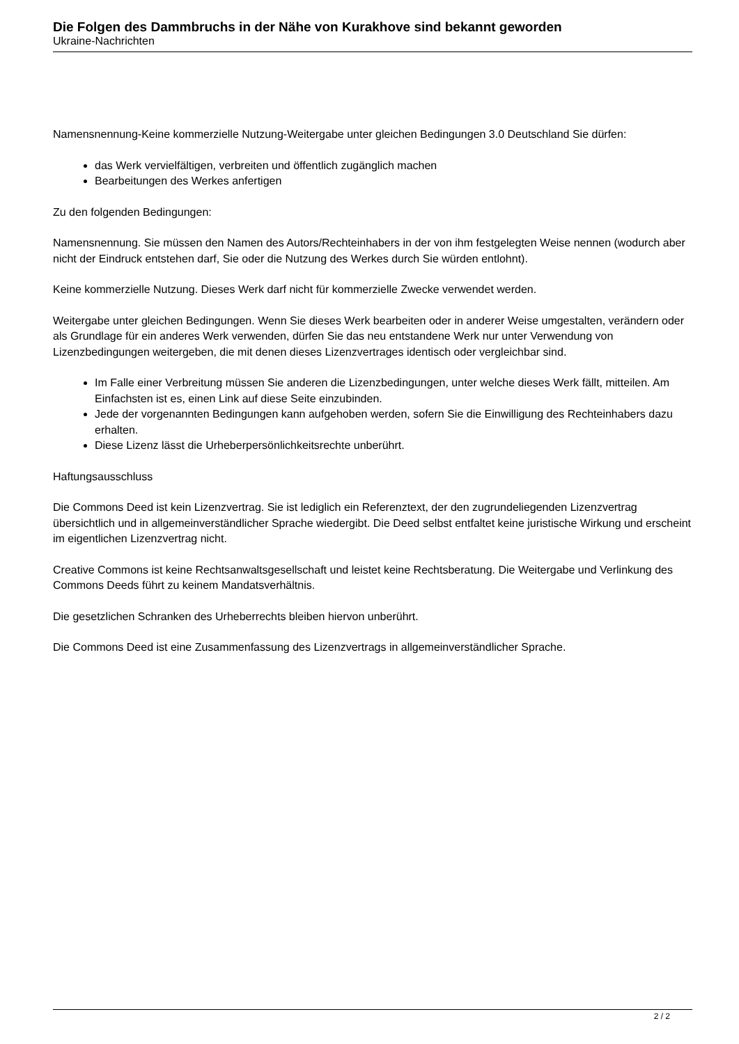Die Folgen des Dammbruchs in der Nähe von Kurakhove sind bekannt geworden
Ukraine-Nachrichten
Namensnennung-Keine kommerzielle Nutzung-Weitergabe unter gleichen Bedingungen 3.0 Deutschland Sie dürfen:
das Werk vervielfältigen, verbreiten und öffentlich zugänglich machen
Bearbeitungen des Werkes anfertigen
Zu den folgenden Bedingungen:
Namensnennung. Sie müssen den Namen des Autors/Rechteinhabers in der von ihm festgelegten Weise nennen (wodurch aber nicht der Eindruck entstehen darf, Sie oder die Nutzung des Werkes durch Sie würden entlohnt).
Keine kommerzielle Nutzung. Dieses Werk darf nicht für kommerzielle Zwecke verwendet werden.
Weitergabe unter gleichen Bedingungen. Wenn Sie dieses Werk bearbeiten oder in anderer Weise umgestalten, verändern oder als Grundlage für ein anderes Werk verwenden, dürfen Sie das neu entstandene Werk nur unter Verwendung von Lizenzbedingungen weitergeben, die mit denen dieses Lizenzvertrages identisch oder vergleichbar sind.
Im Falle einer Verbreitung müssen Sie anderen die Lizenzbedingungen, unter welche dieses Werk fällt, mitteilen. Am Einfachsten ist es, einen Link auf diese Seite einzubinden.
Jede der vorgenannten Bedingungen kann aufgehoben werden, sofern Sie die Einwilligung des Rechteinhabers dazu erhalten.
Diese Lizenz lässt die Urheberpersönlichkeitsrechte unberührt.
Haftungsausschluss
Die Commons Deed ist kein Lizenzvertrag. Sie ist lediglich ein Referenztext, der den zugrundeliegenden Lizenzvertrag übersichtlich und in allgemeinverständlicher Sprache wiedergibt. Die Deed selbst entfaltet keine juristische Wirkung und erscheint im eigentlichen Lizenzvertrag nicht.
Creative Commons ist keine Rechtsanwaltsgesellschaft und leistet keine Rechtsberatung. Die Weitergabe und Verlinkung des Commons Deeds führt zu keinem Mandatsverhältnis.
Die gesetzlichen Schranken des Urheberrechts bleiben hiervon unberührt.
Die Commons Deed ist eine Zusammenfassung des Lizenzvertrags in allgemeinverständlicher Sprache.
2 / 2